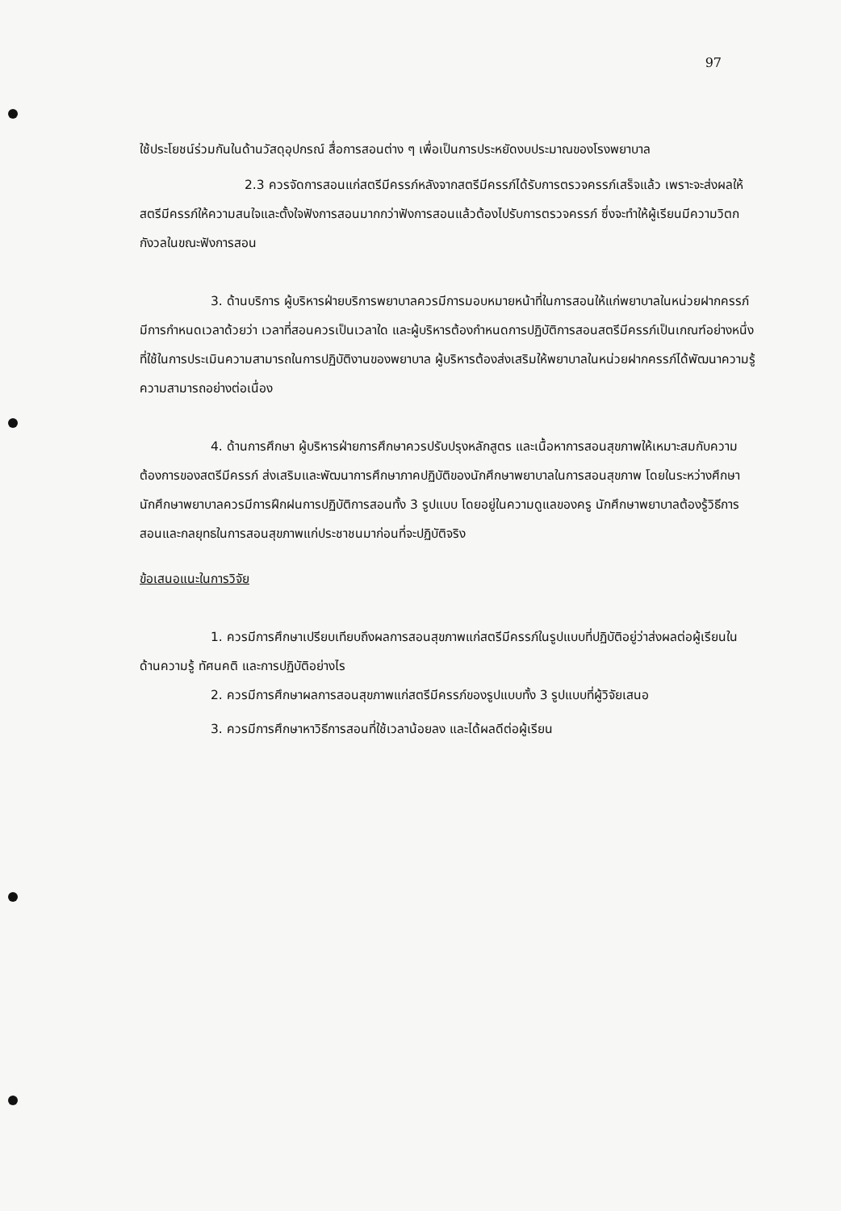97
ใช้ประโยชน์ร่วมกันในด้านวัสดุอุปกรณ์ สื่อการสอนต่าง ๆ เพื่อเป็นการประหยัดงบประมาณของโรงพยาบาล
2.3 ควรจัดการสอนแก่สตรีมีครรภ์หลังจากสตรีมีครรภ์ได้รับการตรวจครรภ์เสร็จแล้ว เพราะจะส่งผลให้สตรีมีครรภ์ให้ความสนใจและตั้งใจฟังการสอนมากกว่าฟังการสอนแล้วต้องไปรับการตรวจครรภ์ ซึ่งจะทำให้ผู้เรียนมีความวิตกกังวลในขณะฟังการสอน
3. ด้านบริการ ผู้บริหารฝ่ายบริการพยาบาลควรมีการมอบหมายหน้าที่ในการสอนให้แก่พยาบาลในหน่วยฝากครรภ์ มีการกำหนดเวลาด้วยว่า เวลาที่สอนควรเป็นเวลาใด และผู้บริหารต้องกำหนดการปฏิบัติการสอนสตรีมีครรภ์เป็นเกณฑ์อย่างหนึ่งที่ใช้ในการประเมินความสามารถในการปฏิบัติงานของพยาบาล ผู้บริหารต้องส่งเสริมให้พยาบาลในหน่วยฝากครรภ์ได้พัฒนาความรู้ความสามารถอย่างต่อเนื่อง
4. ด้านการศึกษา ผู้บริหารฝ่ายการศึกษาควรปรับปรุงหลักสูตร และเนื้อหาการสอนสุขภาพให้เหมาะสมกับความต้องการของสตรีมีครรภ์ ส่งเสริมและพัฒนาการศึกษาภาคปฏิบัติของนักศึกษาพยาบาลในการสอนสุขภาพ โดยในระหว่างศึกษา นักศึกษาพยาบาลควรมีการฝึกฝนการปฏิบัติการสอนทั้ง 3 รูปแบบ โดยอยู่ในความดูแลของครู นักศึกษาพยาบาลต้องรู้วิธีการสอนและกลยุทธในการสอนสุขภาพแก่ประชาชนมาก่อนที่จะปฏิบัติจริง
ข้อเสนอแนะในการวิจัย
1. ควรมีการศึกษาเปรียบเทียบถึงผลการสอนสุขภาพแก่สตรีมีครรภ์ในรูปแบบที่ปฏิบัติอยู่ว่าส่งผลต่อผู้เรียนในด้านความรู้ ทัศนคติ และการปฏิบัติอย่างไร
2. ควรมีการศึกษาผลการสอนสุขภาพแก่สตรีมีครรภ์ของรูปแบบทั้ง 3 รูปแบบที่ผู้วิจัยเสนอ
3. ควรมีการศึกษาหาวิธีการสอนที่ใช้เวลาน้อยลง และได้ผลดีต่อผู้เรียน